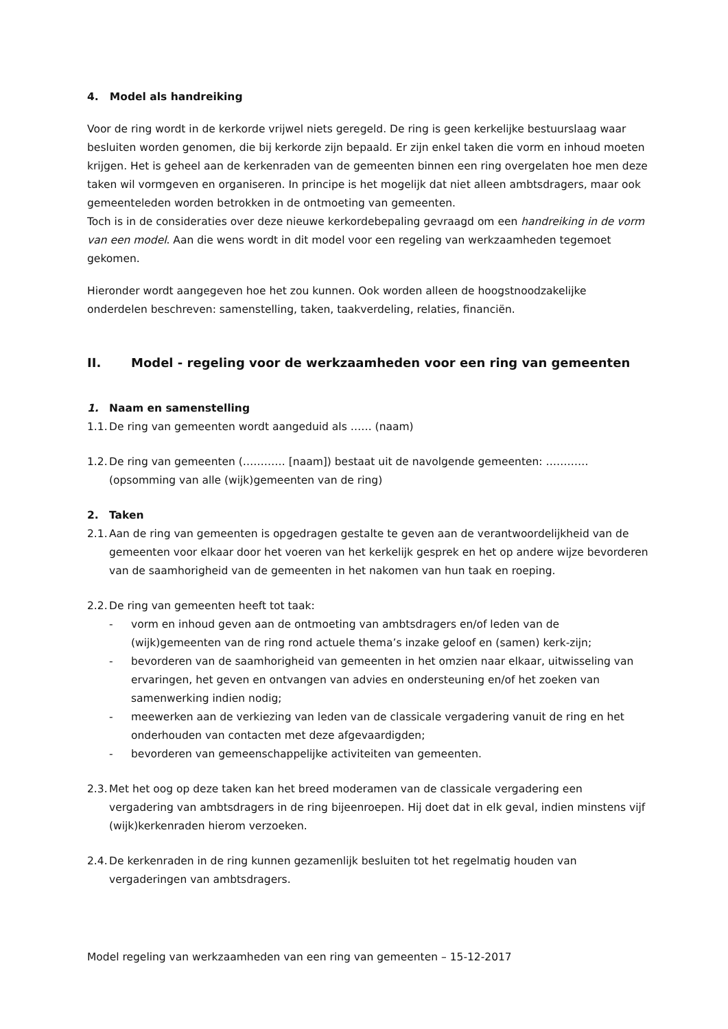4. Model als handreiking
Voor de ring wordt in de kerkorde vrijwel niets geregeld. De ring is geen kerkelijke bestuurslaag waar besluiten worden genomen, die bij kerkorde zijn bepaald. Er zijn enkel taken die vorm en inhoud moeten krijgen. Het is geheel aan de kerkenraden van de gemeenten binnen een ring overgelaten hoe men deze taken wil vormgeven en organiseren. In principe is het mogelijk dat niet alleen ambtsdragers, maar ook gemeenteleden worden betrokken in de ontmoeting van gemeenten.
Toch is in de consideraties over deze nieuwe kerkordebepaling gevraagd om een handreiking in de vorm van een model. Aan die wens wordt in dit model voor een regeling van werkzaamheden tegemoet gekomen.
Hieronder wordt aangegeven hoe het zou kunnen. Ook worden alleen de hoogstnoodzakelijke onderdelen beschreven: samenstelling, taken, taakverdeling, relaties, financiën.
II. Model - regeling voor de werkzaamheden voor een ring van gemeenten
1. Naam en samenstelling
1.1. De ring van gemeenten wordt aangeduid als …… (naam)
1.2. De ring van gemeenten (………… [naam]) bestaat uit de navolgende gemeenten: ………… (opsomming van alle (wijk)gemeenten van de ring)
2. Taken
2.1. Aan de ring van gemeenten is opgedragen gestalte te geven aan de verantwoordelijkheid van de gemeenten voor elkaar door het voeren van het kerkelijk gesprek en het op andere wijze bevorderen van de saamhorigheid van de gemeenten in het nakomen van hun taak en roeping.
2.2. De ring van gemeenten heeft tot taak:
- vorm en inhoud geven aan de ontmoeting van ambtsdragers en/of leden van de (wijk)gemeenten van de ring rond actuele thema’s inzake geloof en (samen) kerk-zijn;
- bevorderen van de saamhorigheid van gemeenten in het omzien naar elkaar, uitwisseling van ervaringen, het geven en ontvangen van advies en ondersteuning en/of het zoeken van samenwerking indien nodig;
- meewerken aan de verkiezing van leden van de classicale vergadering vanuit de ring en het onderhouden van contacten met deze afgevaardigden;
- bevorderen van gemeenschappelijke activiteiten van gemeenten.
2.3. Met het oog op deze taken kan het breed moderamen van de classicale vergadering een vergadering van ambtsdragers in de ring bijeenroepen. Hij doet dat in elk geval, indien minstens vijf (wijk)kerkenraden hierom verzoeken.
2.4. De kerkenraden in de ring kunnen gezamenlijk besluiten tot het regelmatig houden van vergaderingen van ambtsdragers.
Model regeling van werkzaamheden van een ring van gemeenten – 15-12-2017